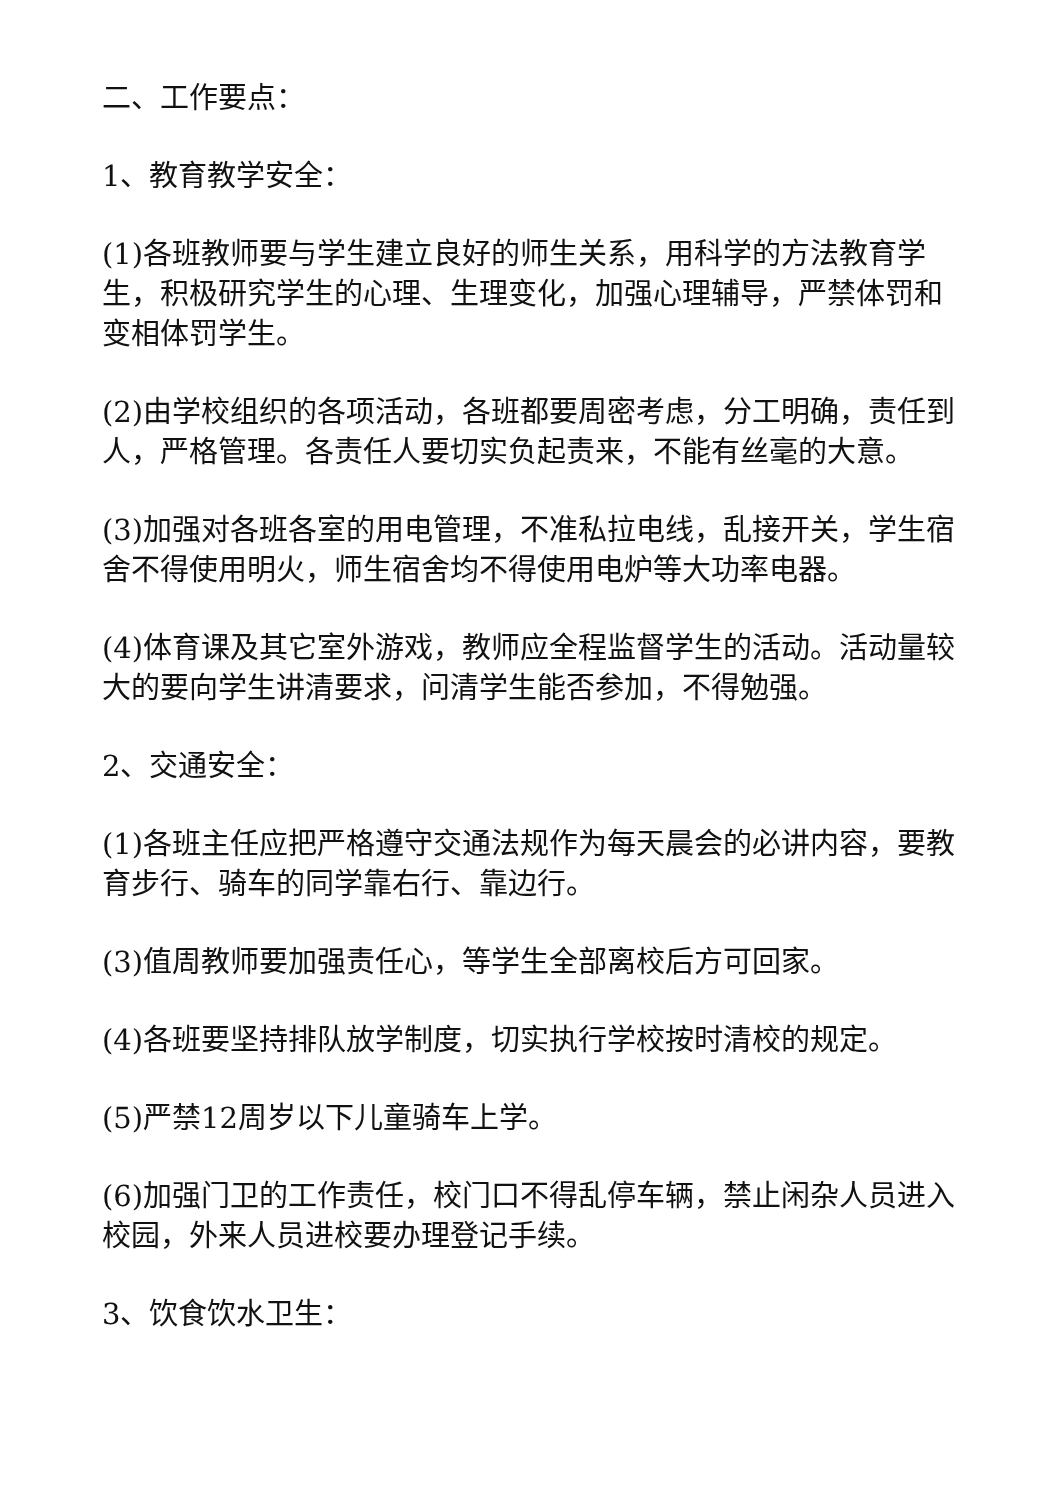二、工作要点：
1、教育教学安全：
(1)各班教师要与学生建立良好的师生关系，用科学的方法教育学生，积极研究学生的心理、生理变化，加强心理辅导，严禁体罚和变相体罚学生。
(2)由学校组织的各项活动，各班都要周密考虑，分工明确，责任到人，严格管理。各责任人要切实负起责来，不能有丝毫的大意。
(3)加强对各班各室的用电管理，不准私拉电线，乱接开关，学生宿舍不得使用明火，师生宿舍均不得使用电炉等大功率电器。
(4)体育课及其它室外游戏，教师应全程监督学生的活动。活动量较大的要向学生讲清要求，问清学生能否参加，不得勉强。
2、交通安全：
(1)各班主任应把严格遵守交通法规作为每天晨会的必讲内容，要教育步行、骑车的同学靠右行、靠边行。
(3)值周教师要加强责任心，等学生全部离校后方可回家。
(4)各班要坚持排队放学制度，切实执行学校按时清校的规定。
(5)严禁12周岁以下儿童骑车上学。
(6)加强门卫的工作责任，校门口不得乱停车辆，禁止闲杂人员进入校园，外来人员进校要办理登记手续。
3、饮食饮水卫生：